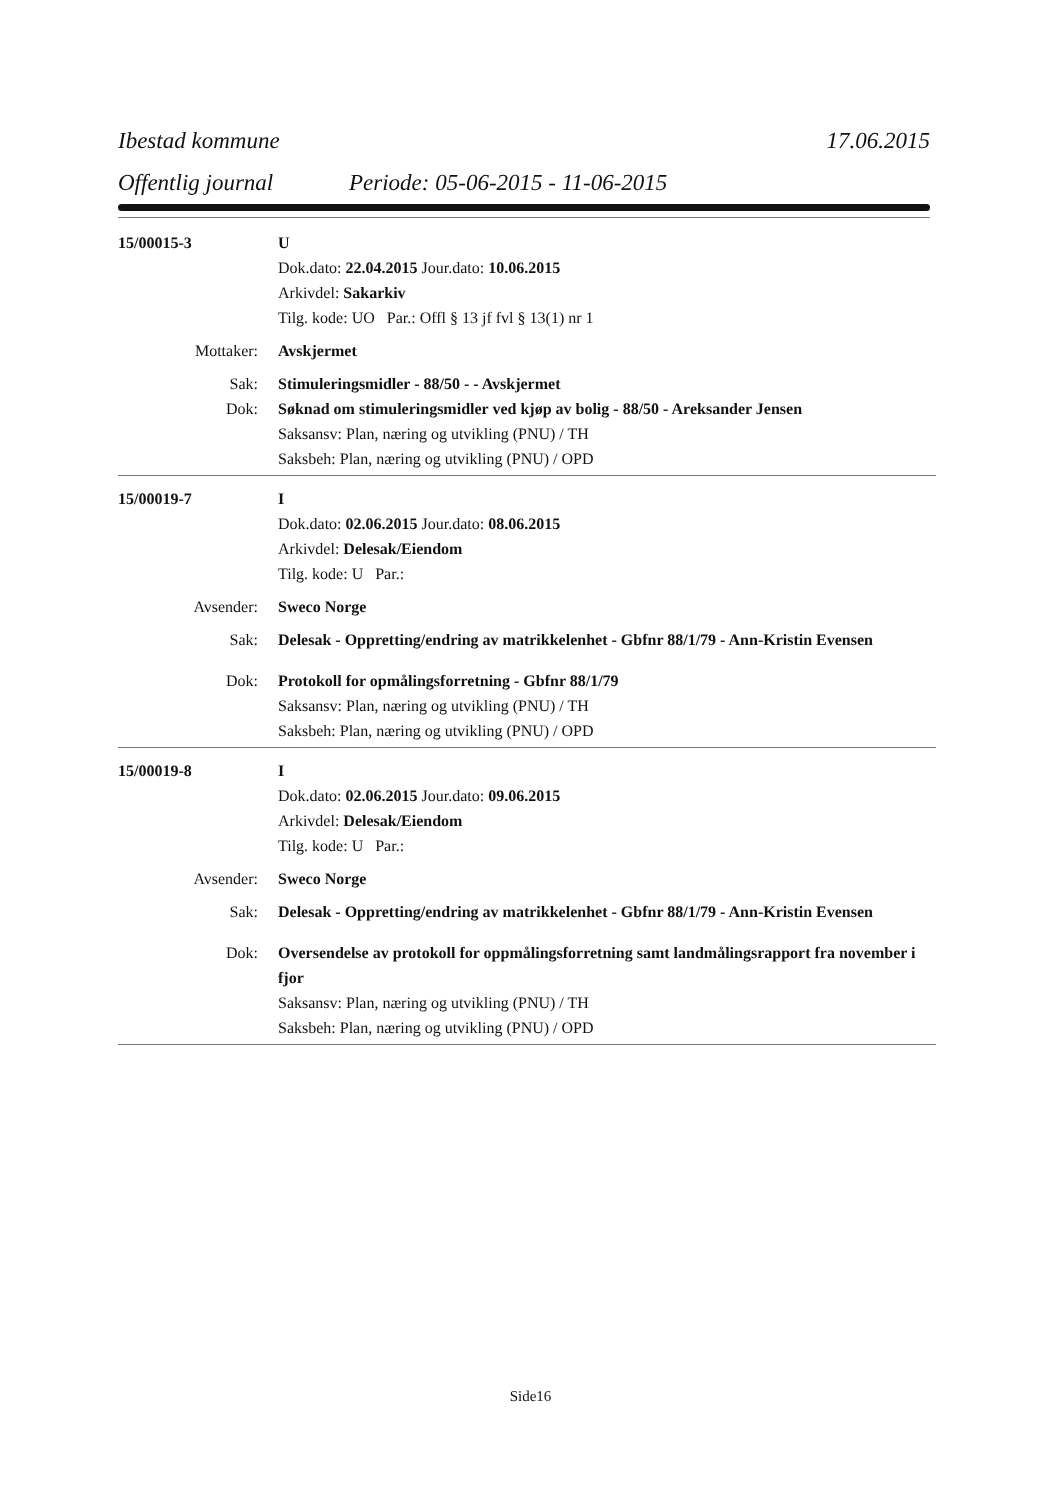Ibestad kommune 17.06.2015
Offentlig journal Periode: 05-06-2015 - 11-06-2015
15/00015-3 U
Dok.dato: 22.04.2015 Jour.dato: 10.06.2015
Arkivdel: Sakarkiv
Tilg. kode: UO Par.: Offl § 13 jf fvl § 13(1) nr 1
Mottaker: Avskjermet
Sak: Stimuleringsmidler - 88/50 - - Avskjermet
Dok: Søknad om stimuleringsmidler ved kjøp av bolig - 88/50 - Areksander Jensen
Saksansv: Plan, næring og utvikling (PNU) / TH
Saksbeh: Plan, næring og utvikling (PNU) / OPD
15/00019-7 I
Dok.dato: 02.06.2015 Jour.dato: 08.06.2015
Arkivdel: Delesak/Eiendom
Tilg. kode: U Par.:
Avsender: Sweco Norge
Sak: Delesak - Oppretting/endring av matrikkelenhet - Gbfnr 88/1/79 - Ann-Kristin Evensen
Dok: Protokoll for opmålingsforretning - Gbfnr 88/1/79
Saksansv: Plan, næring og utvikling (PNU) / TH
Saksbeh: Plan, næring og utvikling (PNU) / OPD
15/00019-8 I
Dok.dato: 02.06.2015 Jour.dato: 09.06.2015
Arkivdel: Delesak/Eiendom
Tilg. kode: U Par.:
Avsender: Sweco Norge
Sak: Delesak - Oppretting/endring av matrikkelenhet - Gbfnr 88/1/79 - Ann-Kristin Evensen
Dok: Oversendelse av protokoll for oppmålingsforretning samt landmålingsrapport fra november i fjor
Saksansv: Plan, næring og utvikling (PNU) / TH
Saksbeh: Plan, næring og utvikling (PNU) / OPD
Side16